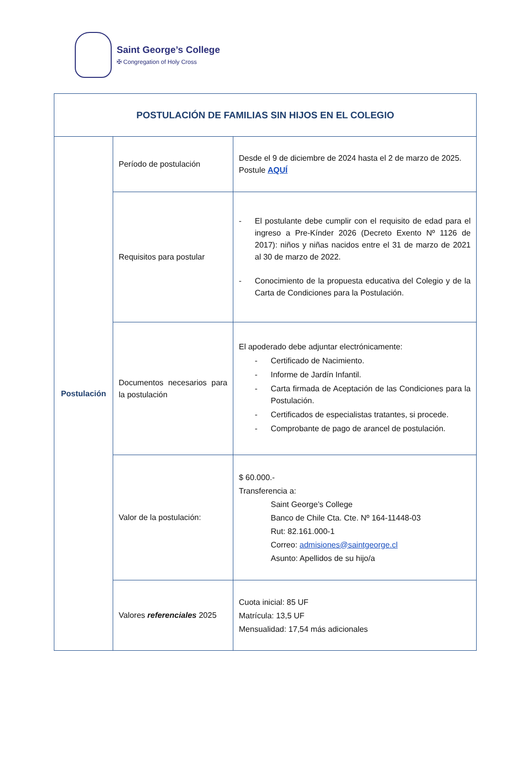Saint George’s College
✠ Congregation of Holy Cross
| POSTULACIÓN DE FAMILIAS SIN HIJOS EN EL COLEGIO | | |
| Postulación | Período de postulación | Desde el 9 de diciembre de 2024 hasta el 2 de marzo de 2025. Postule AQUÍ |
| | Requisitos para postular | - El postulante debe cumplir con el requisito de edad para el ingreso a Pre-Kínder 2026 (Decreto Exento Nº 1126 de 2017): niños y niñas nacidos entre el 31 de marzo de 2021 al 30 de marzo de 2022. - Conocimiento de la propuesta educativa del Colegio y de la Carta de Condiciones para la Postulación. |
| | Documentos necesarios para la postulación | El apoderado debe adjuntar electrónicamente: - Certificado de Nacimiento. - Informe de Jardín Infantil. - Carta firmada de Aceptación de las Condiciones para la Postulación. - Certificados de especialistas tratantes, si procede. - Comprobante de pago de arancel de postulación. |
| | Valor de la postulación: | $ 60.000.- Transferencia a: Saint George’s College Banco de Chile Cta. Cte. Nº 164-11448-03 Rut: 82.161.000-1 Correo: admisiones@saintgeorge.cl Asunto: Apellidos de su hijo/a |
| | Valores referenciales 2025 | Cuota inicial: 85 UF Matrícula: 13,5 UF Mensualidad: 17,54 más adicionales |